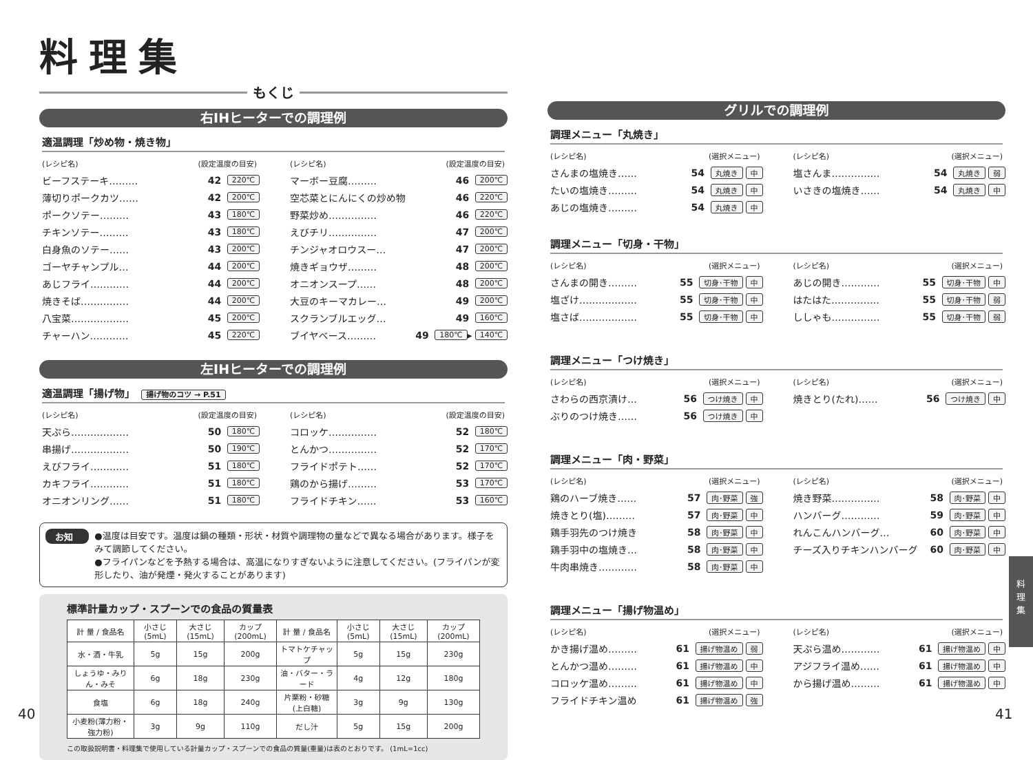料理集
もくじ
右IHヒーターでの調理例
適温調理「炒め物・焼き物」
(レシピ名) (設定温度の目安)
ビーフステーキ……… 42 220℃
薄切りポークカツ…… 42 200℃
ポークソテー……… 43 180℃
チキンソテー……… 43 180℃
白身魚のソテー…… 43 200℃
ゴーヤチャンプル… 44 200℃
あじフライ………… 44 200℃
焼きそば…………… 44 200℃
八宝菜……………… 45 200℃
チャーハン………… 45 220℃
(レシピ名) (設定温度の目安)
マーボー豆腐……… 46 200℃
空芯菜とにんにくの炒め物 46 220℃
野菜炒め…………… 46 220℃
えびチリ…………… 47 200℃
チンジャオロウスー… 47 200℃
焼きギョウザ……… 48 200℃
オニオンスープ…… 48 200℃
大豆のキーマカレー… 49 200℃
スクランブルエッグ… 49 160℃
ブイヤベース……… 49 180℃ ▸ 140℃
左IHヒーターでの調理例
適温調理「揚げ物」 揚げ物のコツ → P.51
(レシピ名) (設定温度の目安)
天ぷら……………… 50 180℃
串揚げ……………… 50 190℃
えびフライ………… 51 180℃
カキフライ………… 51 180℃
オニオンリング…… 51 180℃
(レシピ名) (設定温度の目安)
コロッケ…………… 52 180℃
とんかつ…………… 52 170℃
フライドポテト…… 52 170℃
鶏のから揚げ……… 53 170℃
フライドチキン…… 53 160℃
お知らせ
●温度は目安です。温度は鍋の種類・形状・材質や調理物の量などで異なる場合があります。様子をみて調節してください。
●フライパンなどを予熱する場合は、高温になりすぎないように注意してください。(フライパンが変形したり、油が発煙・発火することがあります)
標準計量カップ・スプーンでの食品の質量表
| 計 量 / 食品名 | 小さじ(5mL) | 大さじ(15mL) | カップ(200mL) | 計 量 / 食品名 | 小さじ(5mL) | 大さじ(15mL) | カップ(200mL) |
| --- | --- | --- | --- | --- | --- | --- | --- |
| 水・酒・牛乳 | 5g | 15g | 200g | トマトケチャップ | 5g | 15g | 230g |
| しょうゆ・みりん・みそ | 6g | 18g | 230g | 油・バター・ラード | 4g | 12g | 180g |
| 食塩 | 6g | 18g | 240g | 片栗粉・砂糖(上白糖) | 3g | 9g | 130g |
| 小麦粉(薄力粉・強力粉) | 3g | 9g | 110g | だし汁 | 5g | 15g | 200g |
この取扱説明書・料理集で使用している計量カップ・スプーンでの食品の質量(重量)は表のとおりです。 (1mL=1cc)
40
グリルでの調理例
調理メニュー「丸焼き」
(レシピ名) (選択メニュー)
さんまの塩焼き…… 54 丸焼き 中
たいの塩焼き……… 54 丸焼き 中
あじの塩焼き……… 54 丸焼き 中
(レシピ名) (選択メニュー)
塩さんま…………… 54 丸焼き 弱
いさきの塩焼き…… 54 丸焼き 中
調理メニュー「切身・干物」
(レシピ名) (選択メニュー)
さんまの開き……… 55 切身･干物 中
塩ざけ……………… 55 切身･干物 中
塩さば……………… 55 切身･干物 中
(レシピ名) (選択メニュー)
あじの開き………… 55 切身･干物 中
はたはた…………… 55 切身･干物 弱
ししゃも…………… 55 切身･干物 弱
調理メニュー「つけ焼き」
(レシピ名) (選択メニュー)
さわらの西京漬け… 56 つけ焼き 中
ぶりのつけ焼き…… 56 つけ焼き 中
(レシピ名) (選択メニュー)
焼きとり(たれ)…… 56 つけ焼き 中
調理メニュー「肉・野菜」
(レシピ名) (選択メニュー)
鶏のハーブ焼き…… 57 肉･野菜 強
焼きとり(塩)……… 57 肉･野菜 中
鶏手羽先のつけ焼き 58 肉･野菜 中
鶏手羽中の塩焼き… 58 肉･野菜 中
牛肉串焼き………… 58 肉･野菜 中
(レシピ名) (選択メニュー)
焼き野菜…………… 58 肉･野菜 中
ハンバーグ………… 59 肉･野菜 中
れんこんハンバーグ… 60 肉･野菜 中
チーズ入りチキンハンバーグ 60 肉･野菜 中
調理メニュー「揚げ物温め」
(レシピ名) (選択メニュー)
かき揚げ温め……… 61 揚げ物温め 弱
とんかつ温め……… 61 揚げ物温め 中
コロッケ温め……… 61 揚げ物温め 中
フライドチキン温め 61 揚げ物温め 強
(レシピ名) (選択メニュー)
天ぷら温め………… 61 揚げ物温め 中
アジフライ温め…… 61 揚げ物温め 中
から揚げ温め……… 61 揚げ物温め 中
料
理
集
41